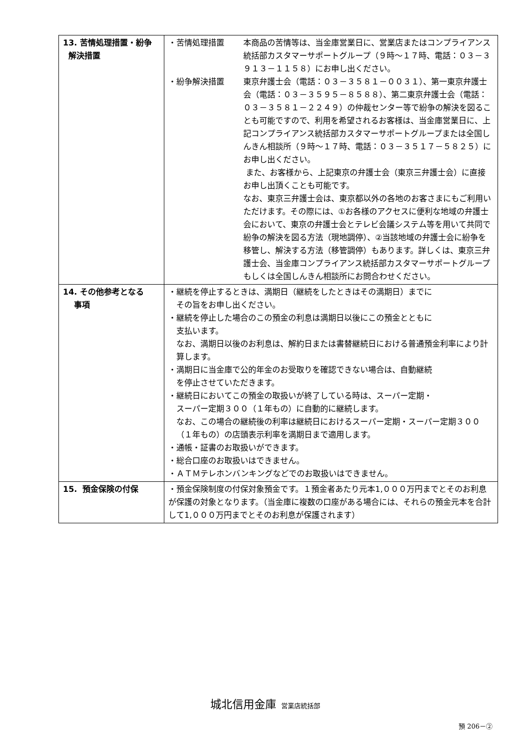| 13. 苦情処理措置・紛争 解決措置 | ・苦情処理措置 本商品の苦情等は、当金庫営業日に、営業店またはコンプライアンス統括部カスタマーサポートグループ（９時～１７時、電話：０３－３９１３－１１５８）にお申し出ください。 ・紛争解決措置 東京弁護士会（電話：０３－３５８１－００３１）、第一東京弁護士会（電話：０３－３５９５－８５８８）、第二東京弁護士会（電話：０３－３５８１－２２４９）の仲裁センター等で紛争の解決を図ることも可能ですので、利用を希望されるお客様は、当金庫営業日に、上記コンプライアンス統括部カスタマーサポートグループまたは全国しんきん相談所（９時～１７時、電話：０３－３５１７－５８２５）にお申し出ください。 また、お客様から、上記東京の弁護士会（東京三弁護士会）に直接お申し出頂くことも可能です。 なお、東京三弁護士会は、東京都以外の各地のお客さまにもご利用いただけます。その際には、①お各様のアクセスに便利な地域の弁護士会において、東京の弁護士会とテレビ会議システム等を用いて共同で紛争の解決を図る方法（現地調停）、②当該地域の弁護士会に紛争を移管し、解決する方法（移管調停）もあります。詳しくは、東京三弁護士会、当金庫コンプライアンス統括部カスタマーサポートグループもしくは全国しんきん相談所にお問合わせください。 |
| 14. その他参考となる 事項 | ・継続を停止するときは、満期日（継続をしたときはその満期日）までに その旨をお申し出ください。 ・継続を停止した場合のこの預金の利息は満期日以後にこの預金とともに 支払います。 なお、満期日以後のお利息は、解約日または書替継続日における普通預金利率により計算します。 ・満期日に当金庫で公的年金のお受取りを確認できない場合は、自動継続 を停止させていただきます。 ・継続日においてこの預金の取扱いが終了している時は、スーパー定期・ スーパー定期３００（１年もの）に自動的に継続します。 なお、この場合の継続後の利率は継続日におけるスーパー定期・スーパー定期３００（１年もの）の店頭表示利率を満期日まで適用します。 ・通帳・証書のお取扱いができます。 ・総合口座のお取扱いはできません。 ・ＡＴＭテレホンバンキングなどでのお取扱いはできません。 |
| 15. 預金保険の付保 | ・預金保険制度の付保対象預金です。１預金者あたり元本1,０００万円までとそのお利息が保護の対象となります。（当金庫に複数の口座がある場合には、それらの預金元本を合計して1,０００万円までとそのお利息が保護されます） |
城北信用金庫 営業店統括部
預 206－②